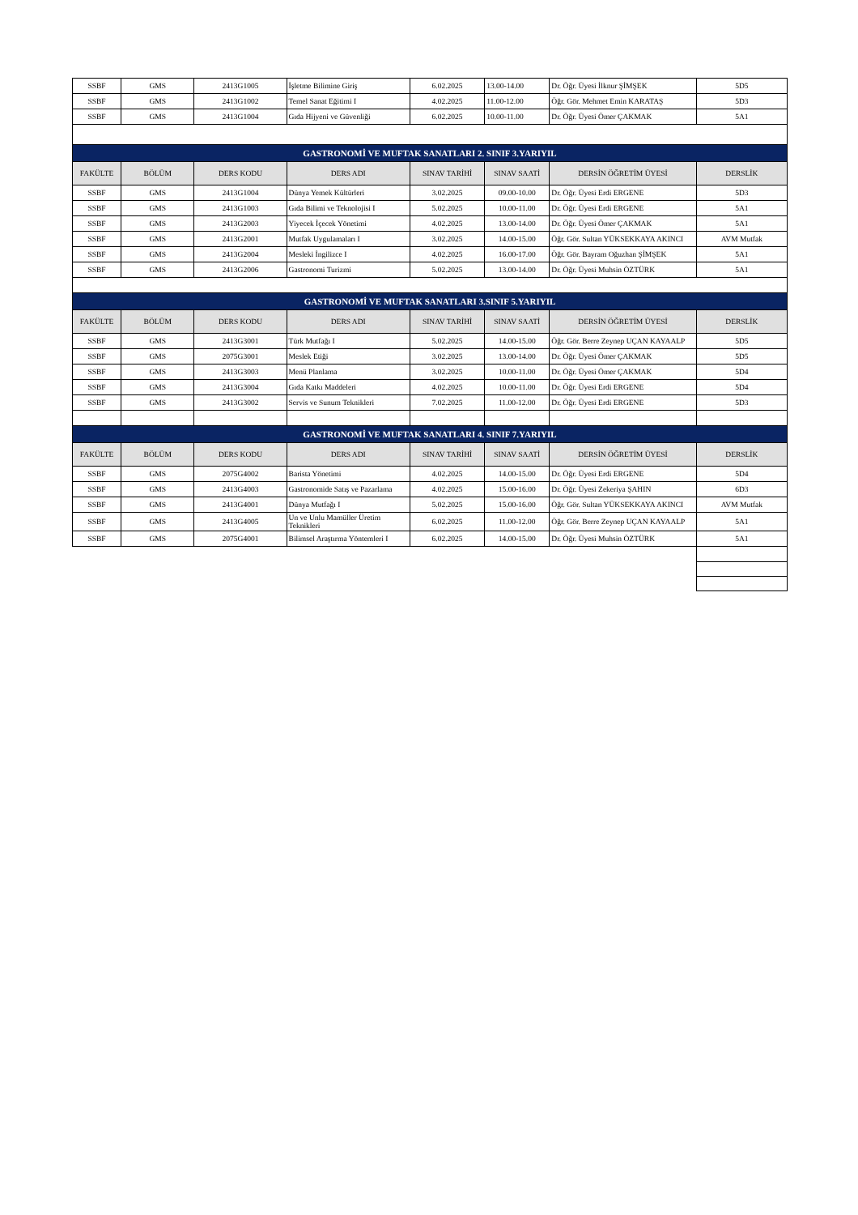| SSBF | GMS | 2413G1005 | İşletme Bilimine Giriş | 6.02.2025 | 13.00-14.00 | Dr. Öğr. Üyesi İlknur ŞİMŞEK | 5D5 |
| SSBF | GMS | 2413G1002 | Temel Sanat Eğitimi I | 4.02.2025 | 11.00-12.00 | Öğr. Gör. Mehmet Emin KARATAŞ | 5D3 |
| SSBF | GMS | 2413G1004 | Gıda Hijyeni ve Güvenliği | 6.02.2025 | 10.00-11.00 | Dr. Öğr. Üyesi Ömer ÇAKMAK | 5A1 |
| GASTRONOMİ VE MUFTAK SANATLARI 2. SINIF 3.YARIYIL | | | | | | | |
| FAKÜLTE | BÖLÜM | DERS KODU | DERS ADI | SINAV TARİHİ | SINAV SAATİ | DERSİN ÖĞRETİM ÜYESİ | DERSLİK |
| SSBF | GMS | 2413G1004 | Dünya Yemek Kültürleri | 3.02.2025 | 09.00-10.00 | Dr. Öğr. Üyesi Erdi ERGENE | 5D3 |
| SSBF | GMS | 2413G1003 | Gıda Bilimi ve Teknolojisi I | 5.02.2025 | 10.00-11.00 | Dr. Öğr. Üyesi Erdi ERGENE | 5A1 |
| SSBF | GMS | 2413G2003 | Yiyecek İçecek Yönetimi | 4.02.2025 | 13.00-14.00 | Dr. Öğr. Üyesi Ömer ÇAKMAK | 5A1 |
| SSBF | GMS | 2413G2001 | Mutfak Uygulamaları I | 3.02.2025 | 14.00-15.00 | Öğr. Gör. Sultan YÜKSEKKAYA AKINCI | AVM Mutfak |
| SSBF | GMS | 2413G2004 | Mesleki İngilizce I | 4.02.2025 | 16.00-17.00 | Öğr. Gör. Bayram Oğuzhan ŞİMŞEK | 5A1 |
| SSBF | GMS | 2413G2006 | Gastronomi Turizmi | 5.02.2025 | 13.00-14.00 | Dr. Öğr. Üyesi Muhsin ÖZTÜRK | 5A1 |
| GASTRONOMİ VE MUFTAK SANATLARI 3.SINIF 5.YARIYIL | | | | | | | |
| FAKÜLTE | BÖLÜM | DERS KODU | DERS ADI | SINAV TARİHİ | SINAV SAATİ | DERSİN ÖĞRETİM ÜYESİ | DERSLİK |
| SSBF | GMS | 2413G3001 | Türk Mutfağı I | 5.02.2025 | 14.00-15.00 | Öğr. Gör. Berre Zeynep UÇAN KAYAALP | 5D5 |
| SSBF | GMS | 2075G3001 | Meslek Etiği | 3.02.2025 | 13.00-14.00 | Dr. Öğr. Üyesi Ömer ÇAKMAK | 5D5 |
| SSBF | GMS | 2413G3003 | Menü Planlama | 3.02.2025 | 10.00-11.00 | Dr. Öğr. Üyesi Ömer ÇAKMAK | 5D4 |
| SSBF | GMS | 2413G3004 | Gıda Katkı Maddeleri | 4.02.2025 | 10.00-11.00 | Dr. Öğr. Üyesi Erdi ERGENE | 5D4 |
| SSBF | GMS | 2413G3002 | Servis ve Sunum Teknikleri | 7.02.2025 | 11.00-12.00 | Dr. Öğr. Üyesi Erdi ERGENE | 5D3 |
| GASTRONOMİ VE MUFTAK SANATLARI 4. SINIF 7.YARIYIL | | | | | | | |
| FAKÜLTE | BÖLÜM | DERS KODU | DERS ADI | SINAV TARİHİ | SINAV SAATİ | DERSİN ÖĞRETİM ÜYESİ | DERSLİK |
| SSBF | GMS | 2075G4002 | Barista Yönetimi | 4.02.2025 | 14.00-15.00 | Dr. Öğr. Üyesi Erdi ERGENE | 5D4 |
| SSBF | GMS | 2413G4003 | Gastronomide Satış ve Pazarlama | 4.02.2025 | 15.00-16.00 | Dr. Öğr. Üyesi Zekeriya ŞAHIN | 6D3 |
| SSBF | GMS | 2413G4001 | Dünya Mutfağı I | 5.02.2025 | 15.00-16.00 | Öğr. Gör. Sultan YÜKSEKKAYA AKINCI | AVM Mutfak |
| SSBF | GMS | 2413G4005 | Un ve Unlu Mamüller Üretim Teknikleri | 6.02.2025 | 11.00-12.00 | Öğr. Gör. Berre Zeynep UÇAN KAYAALP | 5A1 |
| SSBF | GMS | 2075G4001 | Bilimsel Araştırma Yöntemleri I | 6.02.2025 | 14.00-15.00 | Dr. Öğr. Üyesi Muhsin ÖZTÜRK | 5A1 |